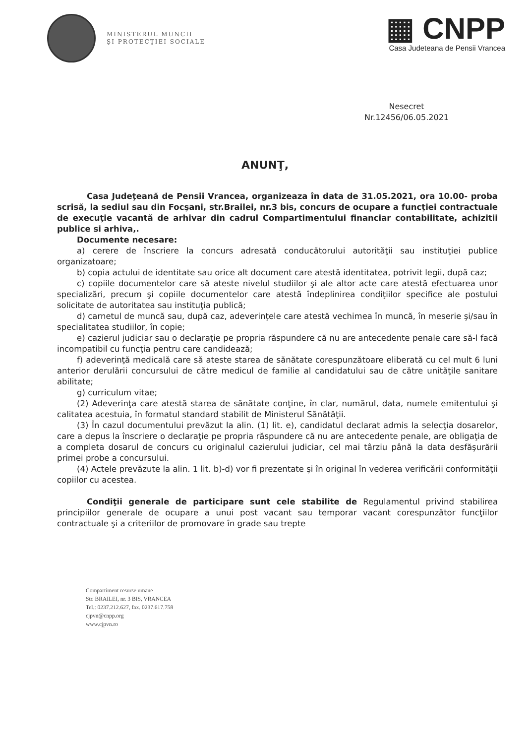MINISTERUL MUNCII
ŞI PROTECŢIEI SOCIALE
▦ CNPP
Casa Judeteana de Pensii Vrancea
Nesecret
Nr.12456/06.05.2021
ANUNŢ,
Casa Judeţeană de Pensii Vrancea, organizeaza în data de 31.05.2021, ora 10.00- proba scrisă, la sediul sau din Focşani, str.Brailei, nr.3 bis, concurs de ocupare a funcţiei contractuale de execuţie vacantă de arhivar din cadrul Compartimentului financiar contabilitate, achizitii publice si arhiva,.
Documente necesare:
a) cerere de înscriere la concurs adresată conducătorului autorităţii sau instituţiei publice organizatoare;
b) copia actului de identitate sau orice alt document care atestă identitatea, potrivit legii, după caz;
c) copiile documentelor care să ateste nivelul studiilor şi ale altor acte care atestă efectuarea unor specializări, precum şi copiile documentelor care atestă îndeplinirea condiţiilor specifice ale postului solicitate de autoritatea sau instituţia publică;
d) carnetul de muncă sau, după caz, adeverinţele care atestă vechimea în muncă, în meserie şi/sau în specialitatea studiilor, în copie;
e) cazierul judiciar sau o declaraţie pe propria răspundere că nu are antecedente penale care să-l facă incompatibil cu funcţia pentru care candidează;
f) adeverinţă medicală care să ateste starea de sănătate corespunzătoare eliberată cu cel mult 6 luni anterior derulării concursului de către medicul de familie al candidatului sau de către unităţile sanitare abilitate;
g) curriculum vitae;
(2) Adeverinţa care atestă starea de sănătate conţine, în clar, numărul, data, numele emitentului şi calitatea acestuia, în formatul standard stabilit de Ministerul Sănătăţii.
(3) În cazul documentului prevăzut la alin. (1) lit. e), candidatul declarat admis la selecţia dosarelor, care a depus la înscriere o declaraţie pe propria răspundere că nu are antecedente penale, are obligaţia de a completa dosarul de concurs cu originalul cazierului judiciar, cel mai târziu până la data desfăşurării primei probe a concursului.
(4) Actele prevăzute la alin. 1 lit. b)-d) vor fi prezentate şi în original în vederea verificării conformităţii copiilor cu acestea.
Condiţii generale de participare sunt cele stabilite de Regulamentul privind stabilirea principiilor generale de ocupare a unui post vacant sau temporar vacant corespunzător funcţiilor contractuale şi a criteriilor de promovare în grade sau trepte
Compartiment resurse umane
Str. BRAILEI, nr. 3 BIS, VRANCEA
Tel.: 0237.212.627, fax. 0237.617.758
cjpvn@cnpp.org
www.cjpvn.ro